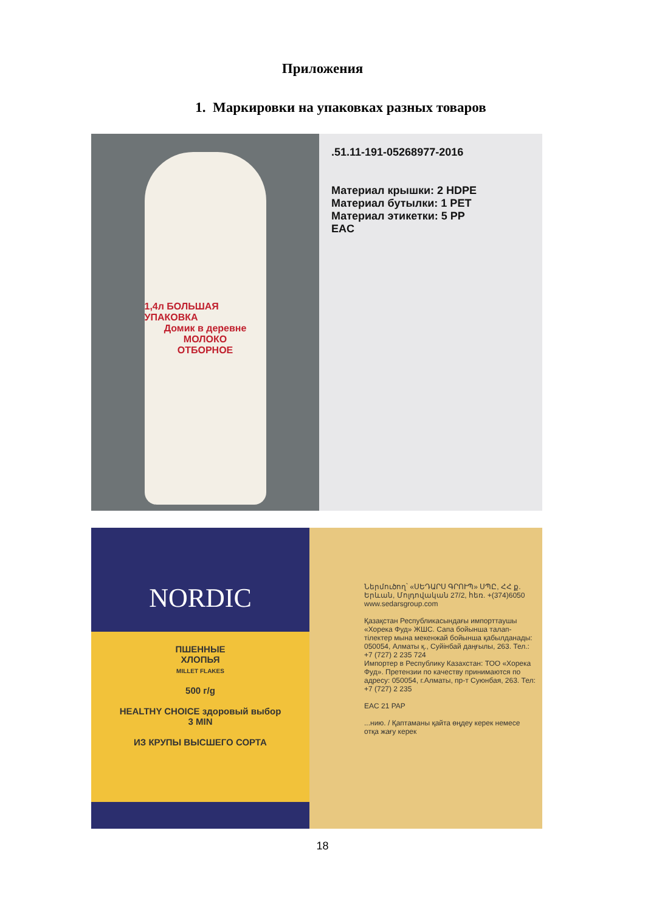Приложения
1. Маркировки на упаковках разных товаров
1,4л БОЛЬШАЯ УПАКОВКА
Домик в деревне
МОЛОКО
ОТБОРНОЕ
.51.11-191-05268977-2016
Материал крышки: 2 HDPE
Материал бутылки: 1 PET
Материал этикетки: 5 PP
EAC
NORDIC
ПШЕННЫЕ
ХЛОПЬЯ
MILLET FLAKES
500 г/g
HEALTHY CHOICE здоровый выбор
3 MIN
ИЗ КРУПЫ ВЫСШЕГО СОРТА
Ներմուծող՝ «ՍԵԴԱՐՍ ԳՐՈՒՊ» ՍՊԸ, ՀՀ ք. Երևան, Մոլդովական 27/2, հեռ. +(374)6050
www.sedarsgroup.com
Қазақстан Республикасындағы импорттаушы «Хорека Фуд» ЖШС. Сапа бойынша талап-тілектер мына мекенжай бойынша қабылданады: 050054, Алматы қ., Суйінбай даңғылы, 263. Тел.: +7 (727) 2 235 724
Импортер в Республику Казахстан: ТОО «Хорека Фуд». Претензии по качеству принимаются по адресу: 050054, г.Алматы, пр-т Суюнбая, 263. Тел: +7 (727) 2 235
EAC 21 PAP
...нию. / Қаптаманы қайта өңдеу керек немесе отқа жағу керек
18